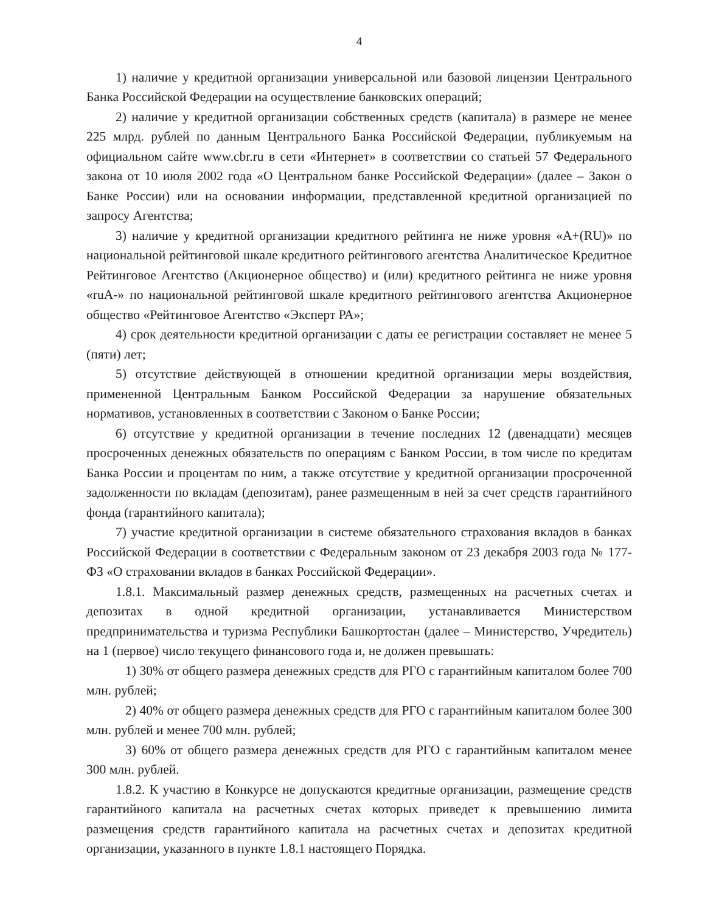4
1) наличие у кредитной организации универсальной или базовой лицензии Центрального Банка Российской Федерации на осуществление банковских операций;
2) наличие у кредитной организации собственных средств (капитала) в размере не менее 225 млрд. рублей по данным Центрального Банка Российской Федерации, публикуемым на официальном сайте www.cbr.ru в сети «Интернет» в соответствии со статьей 57 Федерального закона от 10 июля 2002 года «О Центральном банке Российской Федерации» (далее – Закон о Банке России) или на основании информации, представленной кредитной организацией по запросу Агентства;
3) наличие у кредитной организации кредитного рейтинга не ниже уровня «A+(RU)» по национальной рейтинговой шкале кредитного рейтингового агентства Аналитическое Кредитное Рейтинговое Агентство (Акционерное общество) и (или) кредитного рейтинга не ниже уровня «ruA-» по национальной рейтинговой шкале кредитного рейтингового агентства Акционерное общество «Рейтинговое Агентство «Эксперт РА»;
4) срок деятельности кредитной организации с даты ее регистрации составляет не менее 5 (пяти) лет;
5) отсутствие действующей в отношении кредитной организации меры воздействия, примененной Центральным Банком Российской Федерации за нарушение обязательных нормативов, установленных в соответствии с Законом о Банке России;
6) отсутствие у кредитной организации в течение последних 12 (двенадцати) месяцев просроченных денежных обязательств по операциям с Банком России, в том числе по кредитам Банка России и процентам по ним, а также отсутствие у кредитной организации просроченной задолженности по вкладам (депозитам), ранее размещенным в ней за счет средств гарантийного фонда (гарантийного капитала);
7) участие кредитной организации в системе обязательного страхования вкладов в банках Российской Федерации в соответствии с Федеральным законом от 23 декабря 2003 года № 177-ФЗ «О страховании вкладов в банках Российской Федерации».
1.8.1. Максимальный размер денежных средств, размещенных на расчетных счетах и депозитах в одной кредитной организации, устанавливается Министерством предпринимательства и туризма Республики Башкортостан (далее – Министерство, Учредитель) на 1 (первое) число текущего финансового года и, не должен превышать:
1) 30% от общего размера денежных средств для РГО с гарантийным капиталом более 700 млн. рублей;
2) 40% от общего размера денежных средств для РГО с гарантийным капиталом более 300 млн. рублей и менее 700 млн. рублей;
3) 60% от общего размера денежных средств для РГО с гарантийным капиталом менее 300 млн. рублей.
1.8.2. К участию в Конкурсе не допускаются кредитные организации, размещение средств гарантийного капитала на расчетных счетах которых приведет к превышению лимита размещения средств гарантийного капитала на расчетных счетах и депозитах кредитной организации, указанного в пункте 1.8.1 настоящего Порядка.